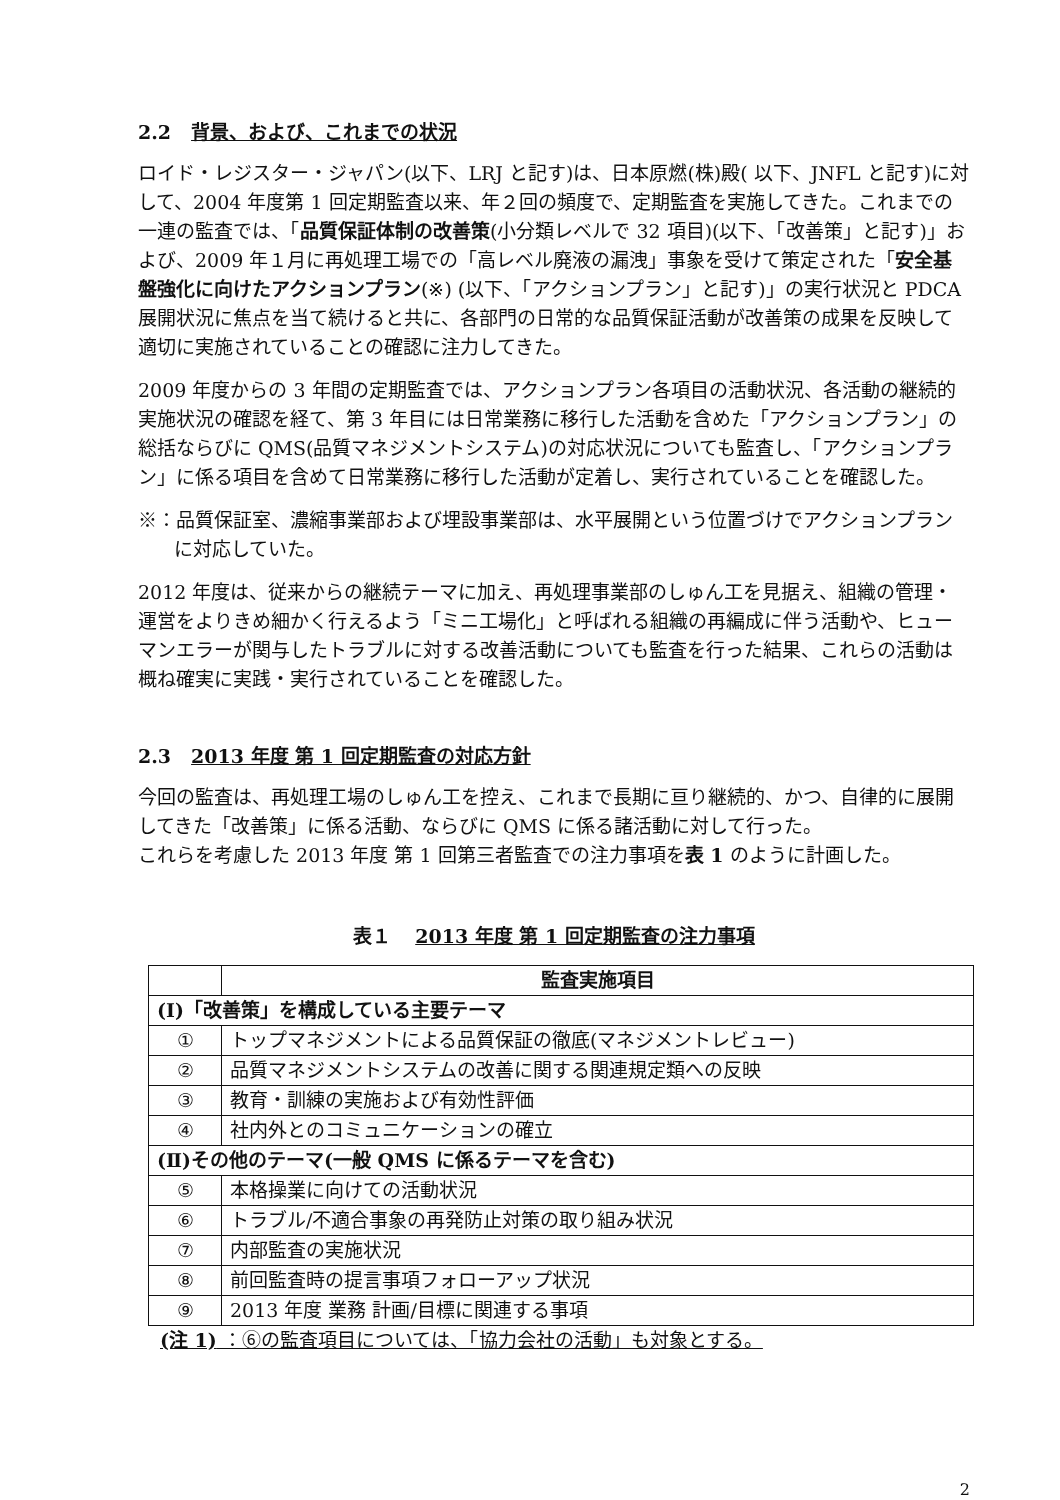2.2 背景、および、これまでの状況
ロイド・レジスター・ジャパン(以下、LRJ と記す)は、日本原燃(株)殿( 以下、JNFL と記す)に対して、2004 年度第 1 回定期監査以来、年２回の頻度で、定期監査を実施してきた。これまでの一連の監査では、「品質保証体制の改善策(小分類レベルで 32 項目)(以下、「改善策」と記す)」および、2009 年１月に再処理工場での「高レベル廃液の漏洩」事象を受けて策定された「安全基盤強化に向けたアクションプラン(※) (以下、「アクションプラン」と記す)」の実行状況と PDCA 展開状況に焦点を当て続けると共に、各部門の日常的な品質保証活動が改善策の成果を反映して適切に実施されていることの確認に注力してきた。
2009 年度からの 3 年間の定期監査では、アクションプラン各項目の活動状況、各活動の継続的実施状況の確認を経て、第 3 年目には日常業務に移行した活動を含めた「アクションプラン」の総括ならびに QMS(品質マネジメントシステム)の対応状況についても監査し、「アクションプラン」に係る項目を含めて日常業務に移行した活動が定着し、実行されていることを確認した。
※：品質保証室、濃縮事業部および埋設事業部は、水平展開という位置づけでアクションプランに対応していた。
2012 年度は、従来からの継続テーマに加え、再処理事業部のしゅん工を見据え、組織の管理・運営をよりきめ細かく行えるよう「ミニ工場化」と呼ばれる組織の再編成に伴う活動や、ヒューマンエラーが関与したトラブルに対する改善活動についても監査を行った結果、これらの活動は概ね確実に実践・実行されていることを確認した。
2.3 2013 年度 第 1 回定期監査の対応方針
今回の監査は、再処理工場のしゅん工を控え、これまで長期に亘り継続的、かつ、自律的に展開してきた「改善策」に係る活動、ならびに QMS に係る諸活動に対して行った。
これらを考慮した 2013 年度 第 1 回第三者監査での注力事項を表 1 のように計画した。
表１ 2013 年度 第 1 回定期監査の注力事項
| | 監査実施項目 |
| --- | --- |
| (Ⅰ)「改善策」を構成している主要テーマ | |
| ① | トップマネジメントによる品質保証の徹底(マネジメントレビュー) |
| ② | 品質マネジメントシステムの改善に関する関連規定類への反映 |
| ③ | 教育・訓練の実施および有効性評価 |
| ④ | 社内外とのコミュニケーションの確立 |
| (Ⅱ)その他のテーマ(一般 QMS に係るテーマを含む) | |
| ⑤ | 本格操業に向けての活動状況 |
| ⑥ | トラブル/不適合事象の再発防止対策の取り組み状況 |
| ⑦ | 内部監査の実施状況 |
| ⑧ | 前回監査時の提言事項フォローアップ状況 |
| ⑨ | 2013 年度 業務 計画/目標に関連する事項 |
(注 1) ：⑥の監査項目については、「協力会社の活動」も対象とする。
2